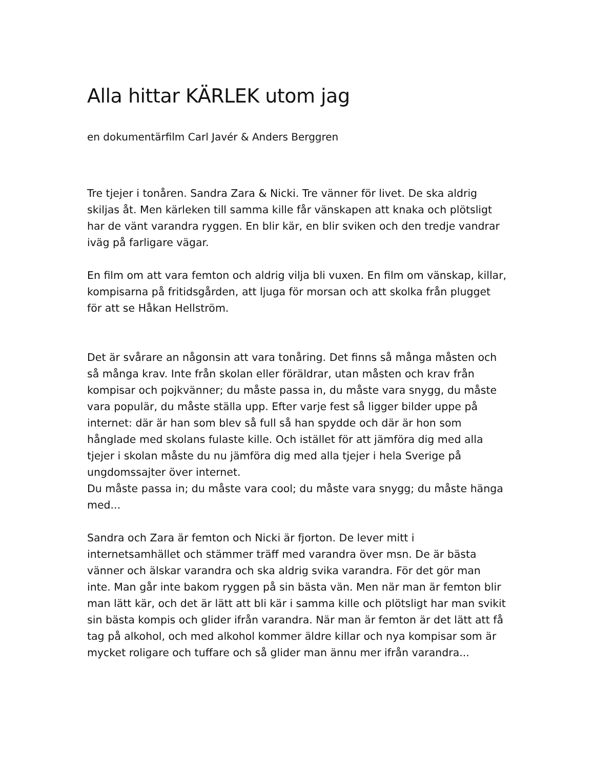Alla hittar KÄRLEK utom jag
en dokumentärfilm Carl Javér & Anders Berggren
Tre tjejer i tonåren. Sandra Zara & Nicki. Tre vänner för livet. De ska aldrig skiljas åt. Men kärleken till samma kille får vänskapen att knaka och plötsligt har de vänt varandra ryggen. En blir kär, en blir sviken och den tredje vandrar iväg på farligare vägar.
En film om att vara femton och aldrig vilja bli vuxen. En film om vänskap, killar, kompisarna på fritidsgården, att ljuga för morsan och att skolka från plugget för att se Håkan Hellström.
Det är svårare an någonsin att vara tonåring. Det finns så många måsten och så många krav. Inte från skolan eller föräldrar, utan måsten och krav från kompisar och pojkvänner; du måste passa in, du måste vara snygg, du måste vara populär, du måste ställa upp. Efter varje fest så ligger bilder uppe på internet: där är han som blev så full så han spydde och där är hon som hånglade med skolans fulaste kille. Och istället för att jämföra dig med alla tjejer i skolan måste du nu jämföra dig med alla tjejer i hela Sverige på ungdomssajter över internet.
Du måste passa in; du måste vara cool; du måste vara snygg; du måste hänga med...
Sandra och Zara är femton och Nicki är fjorton. De lever mitt i internetsamhället och stämmer träff med varandra över msn. De är bästa vänner och älskar varandra och ska aldrig svika varandra. För det gör man inte. Man går inte bakom ryggen på sin bästa vän. Men när man är femton blir man lätt kär, och det är lätt att bli kär i samma kille och plötsligt har man svikit sin bästa kompis och glider ifrån varandra. När man är femton är det lätt att få tag på alkohol, och med alkohol kommer äldre killar och nya kompisar som är mycket roligare och tuffare och så glider man ännu mer ifrån varandra...